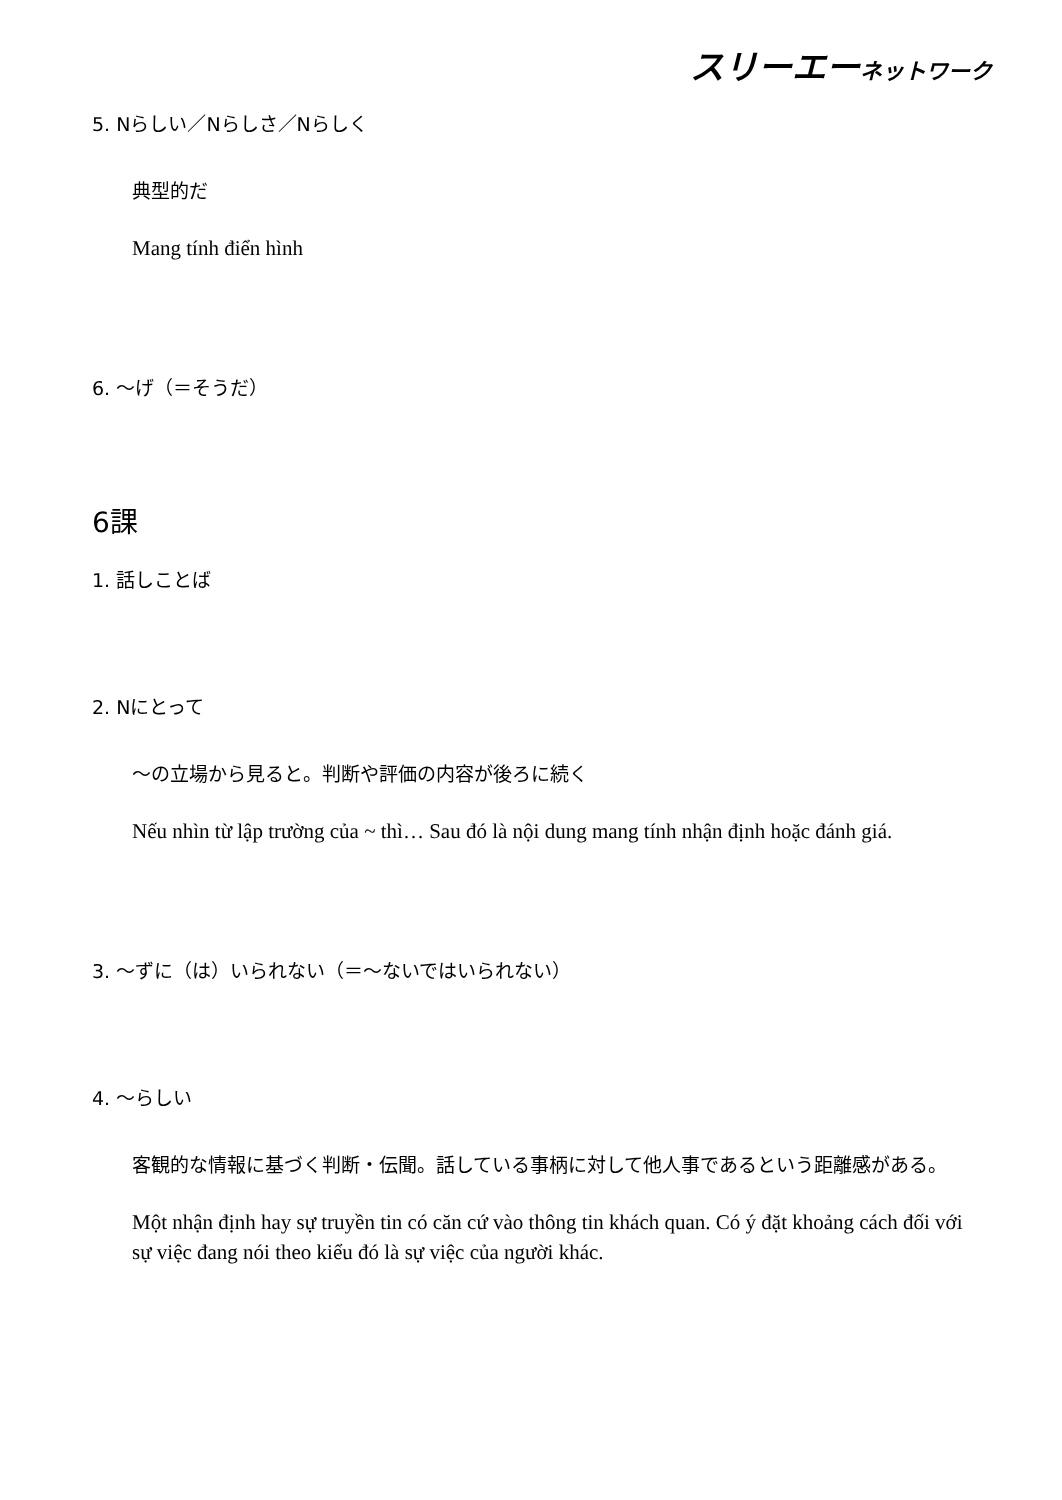スリーエーネットワーク
5. Nらしい／Nらしさ／Nらしく
典型的だ
Mang tính điển hình
6. ～げ（＝そうだ）
6課
1. 話しことば
2. Nにとって
～の立場から見ると。判断や評価の内容が後ろに続く
Nếu nhìn từ lập trường của ~ thì… Sau đó là nội dung mang tính nhận định hoặc đánh giá.
3. ～ずに（は）いられない（＝～ないではいられない）
4. ～らしい
客観的な情報に基づく判断・伝聞。話している事柄に対して他人事であるという距離感がある。
Một nhận định hay sự truyền tin có căn cứ vào thông tin khách quan. Có ý đặt khoảng cách đối với sự việc đang nói theo kiểu đó là sự việc của người khác.